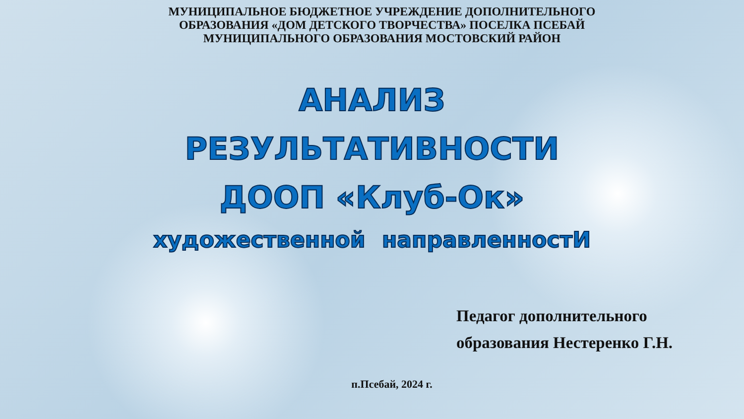МУНИЦИПАЛЬНОЕ БЮДЖЕТНОЕ УЧРЕЖДЕНИЕ ДОПОЛНИТЕЛЬНОГО
ОБРАЗОВАНИЯ «ДОМ ДЕТСКОГО ТВОРЧЕСТВА» ПОСЕЛКА ПСЕБАЙ
МУНИЦИПАЛЬНОГО ОБРАЗОВАНИЯ МОСТОВСКИЙ РАЙОН
АНАЛИЗ
РЕЗУЛЬТАТИВНОСТИ
ДООП «Клуб-Ок»
художественной направленностИ
Педагог дополнительного
образования Нестеренко Г.Н.
п.Псебай, 2024 г.